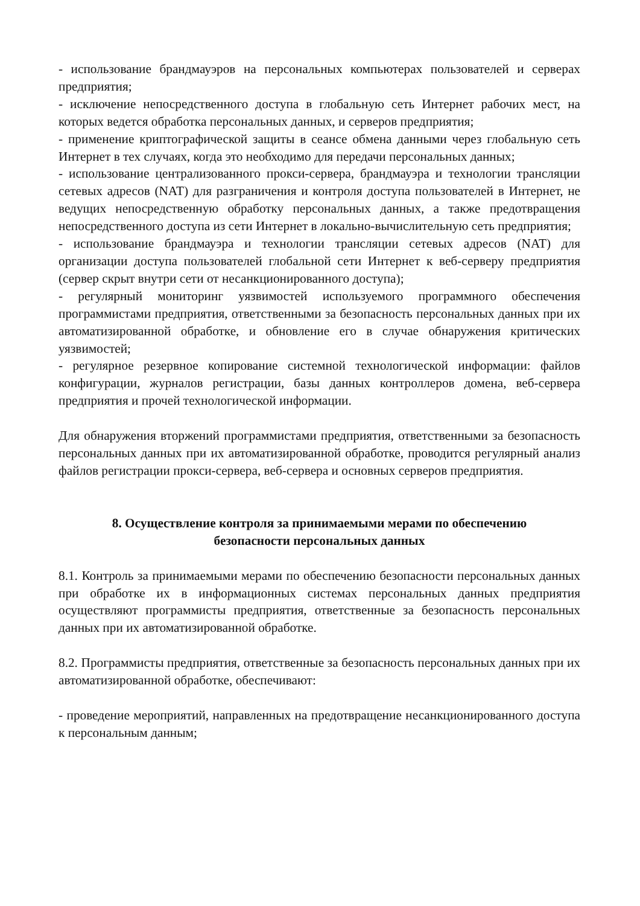- использование брандмауэров на персональных компьютерах пользователей и серверах предприятия;
- исключение непосредственного доступа в глобальную сеть Интернет рабочих мест, на которых ведется обработка персональных данных, и серверов предприятия;
- применение криптографической защиты в сеансе обмена данными через глобальную сеть Интернет в тех случаях, когда это необходимо для передачи персональных данных;
- использование централизованного прокси-сервера, брандмауэра и технологии трансляции сетевых адресов (NAT) для разграничения и контроля доступа пользователей в Интернет, не ведущих непосредственную обработку персональных данных, а также предотвращения непосредственного доступа из сети Интернет в локально-вычислительную сеть предприятия;
- использование брандмауэра и технологии трансляции сетевых адресов (NAT) для организации доступа пользователей глобальной сети Интернет к веб-серверу предприятия (сервер скрыт внутри сети от несанкционированного доступа);
- регулярный мониторинг уязвимостей используемого программного обеспечения программистами предприятия, ответственными за безопасность персональных данных при их автоматизированной обработке, и обновление его в случае обнаружения критических уязвимостей;
- регулярное резервное копирование системной технологической информации: файлов конфигурации, журналов регистрации, базы данных контроллеров домена, веб-сервера предприятия и прочей технологической информации.
Для обнаружения вторжений программистами предприятия, ответственными за безопасность персональных данных при их автоматизированной обработке, проводится регулярный анализ файлов регистрации прокси-сервера, веб-сервера и основных серверов предприятия.
8. Осуществление контроля за принимаемыми мерами по обеспечению
безопасности персональных данных
8.1. Контроль за принимаемыми мерами по обеспечению безопасности персональных данных при обработке их в информационных системах персональных данных предприятия осуществляют программисты предприятия, ответственные за безопасность персональных данных при их автоматизированной обработке.
8.2. Программисты предприятия, ответственные за безопасность персональных данных при их автоматизированной обработке, обеспечивают:
- проведение мероприятий, направленных на предотвращение несанкционированного доступа к персональным данным;